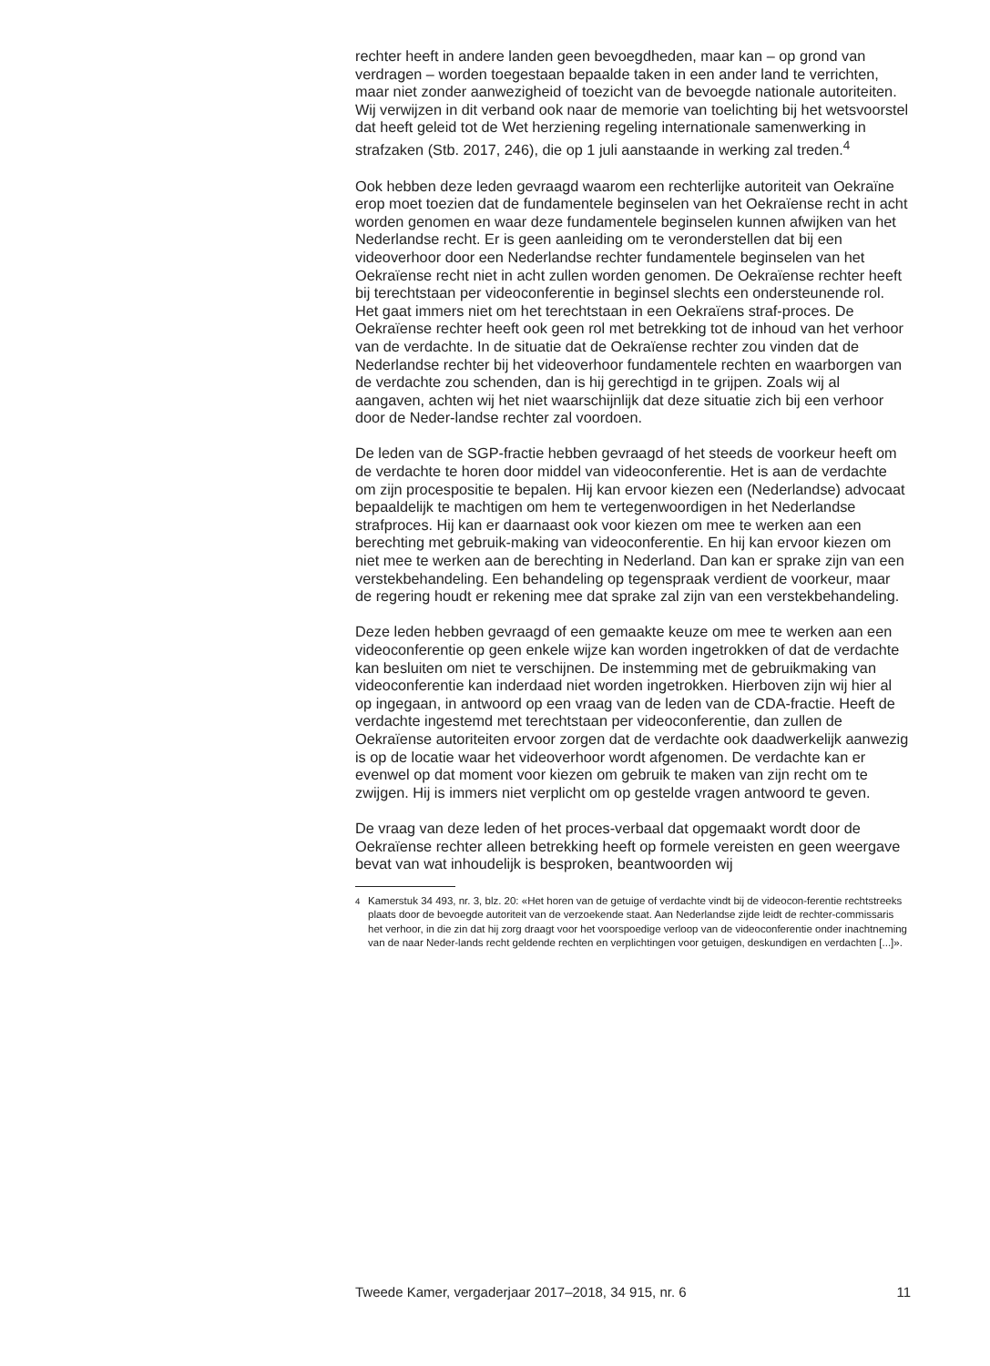rechter heeft in andere landen geen bevoegdheden, maar kan – op grond van verdragen – worden toegestaan bepaalde taken in een ander land te verrichten, maar niet zonder aanwezigheid of toezicht van de bevoegde nationale autoriteiten. Wij verwijzen in dit verband ook naar de memorie van toelichting bij het wetsvoorstel dat heeft geleid tot de Wet herziening regeling internationale samenwerking in strafzaken (Stb. 2017, 246), die op 1 juli aanstaande in werking zal treden.<sup>4</sup>
Ook hebben deze leden gevraagd waarom een rechterlijke autoriteit van Oekraïne erop moet toezien dat de fundamentele beginselen van het Oekraïense recht in acht worden genomen en waar deze fundamentele beginselen kunnen afwijken van het Nederlandse recht. Er is geen aanleiding om te veronderstellen dat bij een videoverhoor door een Nederlandse rechter fundamentele beginselen van het Oekraïense recht niet in acht zullen worden genomen. De Oekraïense rechter heeft bij terechtstaan per videoconferentie in beginsel slechts een ondersteunende rol. Het gaat immers niet om het terechtstaan in een Oekraïens straf-proces. De Oekraïense rechter heeft ook geen rol met betrekking tot de inhoud van het verhoor van de verdachte. In de situatie dat de Oekraïense rechter zou vinden dat de Nederlandse rechter bij het videoverhoor fundamentele rechten en waarborgen van de verdachte zou schenden, dan is hij gerechtigd in te grijpen. Zoals wij al aangaven, achten wij het niet waarschijnlijk dat deze situatie zich bij een verhoor door de Neder-landse rechter zal voordoen.
De leden van de SGP-fractie hebben gevraagd of het steeds de voorkeur heeft om de verdachte te horen door middel van videoconferentie. Het is aan de verdachte om zijn procespositie te bepalen. Hij kan ervoor kiezen een (Nederlandse) advocaat bepaaldelijk te machtigen om hem te vertegenwoordigen in het Nederlandse strafproces. Hij kan er daarnaast ook voor kiezen om mee te werken aan een berechting met gebruik-making van videoconferentie. En hij kan ervoor kiezen om niet mee te werken aan de berechting in Nederland. Dan kan er sprake zijn van een verstekbehandeling. Een behandeling op tegenspraak verdient de voorkeur, maar de regering houdt er rekening mee dat sprake zal zijn van een verstekbehandeling.
Deze leden hebben gevraagd of een gemaakte keuze om mee te werken aan een videoconferentie op geen enkele wijze kan worden ingetrokken of dat de verdachte kan besluiten om niet te verschijnen. De instemming met de gebruikmaking van videoconferentie kan inderdaad niet worden ingetrokken. Hierboven zijn wij hier al op ingegaan, in antwoord op een vraag van de leden van de CDA-fractie. Heeft de verdachte ingestemd met terechtstaan per videoconferentie, dan zullen de Oekraïense autoriteiten ervoor zorgen dat de verdachte ook daadwerkelijk aanwezig is op de locatie waar het videoverhoor wordt afgenomen. De verdachte kan er evenwel op dat moment voor kiezen om gebruik te maken van zijn recht om te zwijgen. Hij is immers niet verplicht om op gestelde vragen antwoord te geven.
De vraag van deze leden of het proces-verbaal dat opgemaakt wordt door de Oekraïense rechter alleen betrekking heeft op formele vereisten en geen weergave bevat van wat inhoudelijk is besproken, beantwoorden wij
<sup>4</sup> Kamerstuk 34 493, nr. 3, blz. 20: «Het horen van de getuige of verdachte vindt bij de videocon-ferentie rechtstreeks plaats door de bevoegde autoriteit van de verzoekende staat. Aan Nederlandse zijde leidt de rechter-commissaris het verhoor, in die zin dat hij zorg draagt voor het voorspoedige verloop van de videoconferentie onder inachtneming van de naar Neder-lands recht geldende rechten en verplichtingen voor getuigen, deskundigen en verdachten [...]».
Tweede Kamer, vergaderjaar 2017–2018, 34 915, nr. 6 11